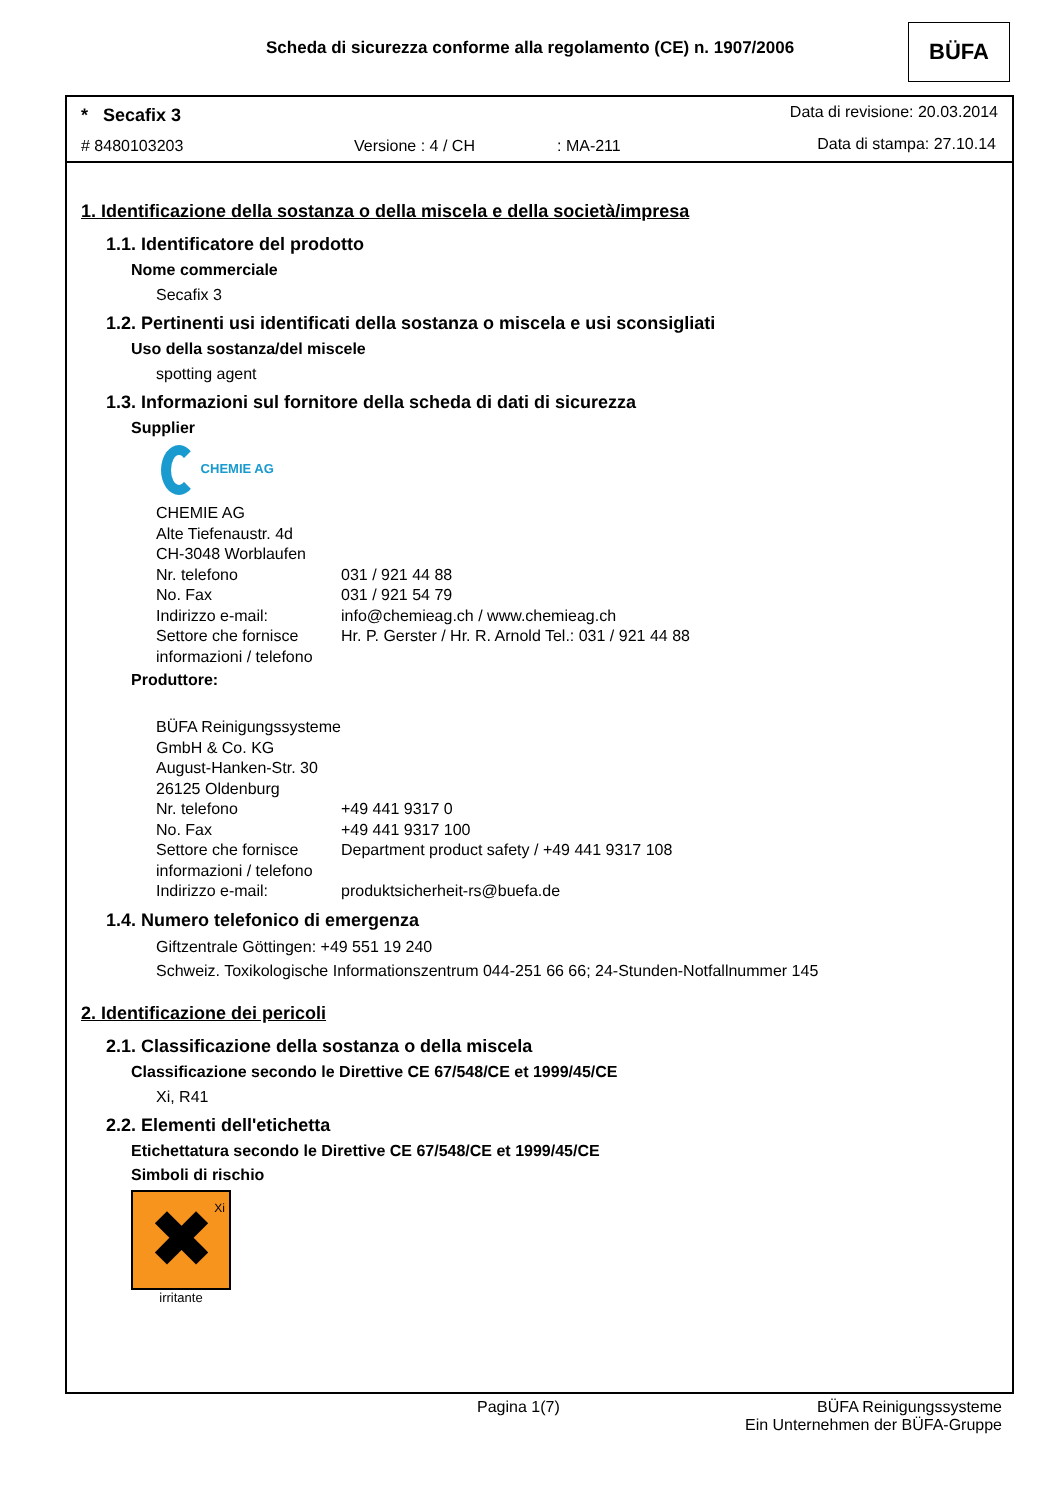Scheda di sicurezza conforme alla regolamento (CE) n. 1907/2006
BÜFA
* Secafix 3 Data di revisione: 20.03.2014
# 8480103203 Versione : 4 / CH : MA-211 Data di stampa: 27.10.14
1. Identificazione della sostanza o della miscela e della società/impresa
1.1. Identificatore del prodotto
Nome commerciale
Secafix 3
1.2. Pertinenti usi identificati della sostanza o miscela e usi sconsigliati
Uso della sostanza/del miscele
spotting agent
1.3. Informazioni sul fornitore della scheda di dati di sicurezza
Supplier
CHEMIE AG
| CHEMIE AG | |
| Alte Tiefenaustr. 4d | |
| CH-3048 Worblaufen | |
| Nr. telefono | 031 / 921 44 88 |
| No. Fax | 031 / 921 54 79 |
| Indirizzo e-mail: | info@chemieag.ch / www.chemieag.ch |
| Settore che fornisce informazioni / telefono | Hr. P. Gerster / Hr. R. Arnold Tel.: 031 / 921 44 88 |
Produttore:
| BÜFA Reinigungssysteme GmbH & Co. KG | |
| August-Hanken-Str. 30 | |
| 26125 Oldenburg | |
| Nr. telefono | +49 441 9317 0 |
| No. Fax | +49 441 9317 100 |
| Settore che fornisce informazioni / telefono | Department product safety / +49 441 9317 108 |
| Indirizzo e-mail: | produktsicherheit-rs@buefa.de |
1.4. Numero telefonico di emergenza
Giftzentrale Göttingen: +49 551 19 240
Schweiz. Toxikologische Informationszentrum 044-251 66 66; 24-Stunden-Notfallnummer 145
2. Identificazione dei pericoli
2.1. Classificazione della sostanza o della miscela
Classificazione secondo le Direttive CE 67/548/CE et 1999/45/CE
Xi, R41
2.2. Elementi dell'etichetta
Etichettatura secondo le Direttive CE 67/548/CE et 1999/45/CE
Simboli di rischio
✖
Xi
irritante
Pagina 1(7)
BÜFA Reinigungssysteme
Ein Unternehmen der BÜFA-Gruppe